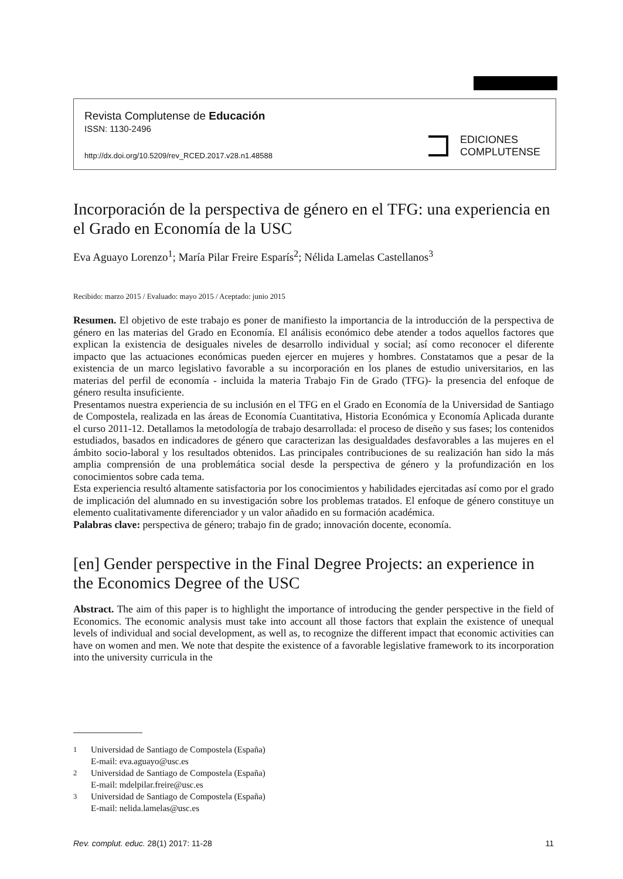Revista Complutense de Educación
ISSN: 1130-2496
http://dx.doi.org/10.5209/rev_RCED.2017.v28.n1.48588
EDICIONES
COMPLUTENSE
Incorporación de la perspectiva de género en el TFG: una experiencia en el Grado en Economía de la USC
Eva Aguayo Lorenzo<sup>1</sup>; María Pilar Freire Esparís<sup>2</sup>; Nélida Lamelas Castellanos<sup>3</sup>
Recibido: marzo 2015 / Evaluado: mayo 2015 / Aceptado: junio 2015
Resumen. El objetivo de este trabajo es poner de manifiesto la importancia de la introducción de la perspectiva de género en las materias del Grado en Economía. El análisis económico debe atender a todos aquellos factores que explican la existencia de desiguales niveles de desarrollo individual y social; así como reconocer el diferente impacto que las actuaciones económicas pueden ejercer en mujeres y hombres. Constatamos que a pesar de la existencia de un marco legislativo favorable a su incorporación en los planes de estudio universitarios, en las materias del perfil de economía - incluida la materia Trabajo Fin de Grado (TFG)- la presencia del enfoque de género resulta insuficiente.
Presentamos nuestra experiencia de su inclusión en el TFG en el Grado en Economía de la Universidad de Santiago de Compostela, realizada en las áreas de Economía Cuantitativa, Historia Económica y Economía Aplicada durante el curso 2011-12. Detallamos la metodología de trabajo desarrollada: el proceso de diseño y sus fases; los contenidos estudiados, basados en indicadores de género que caracterizan las desigualdades desfavorables a las mujeres en el ámbito socio-laboral y los resultados obtenidos. Las principales contribuciones de su realización han sido la más amplia comprensión de una problemática social desde la perspectiva de género y la profundización en los conocimientos sobre cada tema.
Esta experiencia resultó altamente satisfactoria por los conocimientos y habilidades ejercitadas así como por el grado de implicación del alumnado en su investigación sobre los problemas tratados. El enfoque de género constituye un elemento cualitativamente diferenciador y un valor añadido en su formación académica.
Palabras clave: perspectiva de género; trabajo fin de grado; innovación docente, economía.
[en] Gender perspective in the Final Degree Projects: an experience in the Economics Degree of the USC
Abstract. The aim of this paper is to highlight the importance of introducing the gender perspective in the field of Economics. The economic analysis must take into account all those factors that explain the existence of unequal levels of individual and social development, as well as, to recognize the different impact that economic activities can have on women and men. We note that despite the existence of a favorable legislative framework to its incorporation into the university curricula in the
<sup>1</sup> Universidad de Santiago de Compostela (España)
E-mail: eva.aguayo@usc.es
<sup>2</sup> Universidad de Santiago de Compostela (España)
E-mail: mdelpilar.freire@usc.es
<sup>3</sup> Universidad de Santiago de Compostela (España)
E-mail: nelida.lamelas@usc.es
Rev. complut. educ. 28(1) 2017: 11-28 11